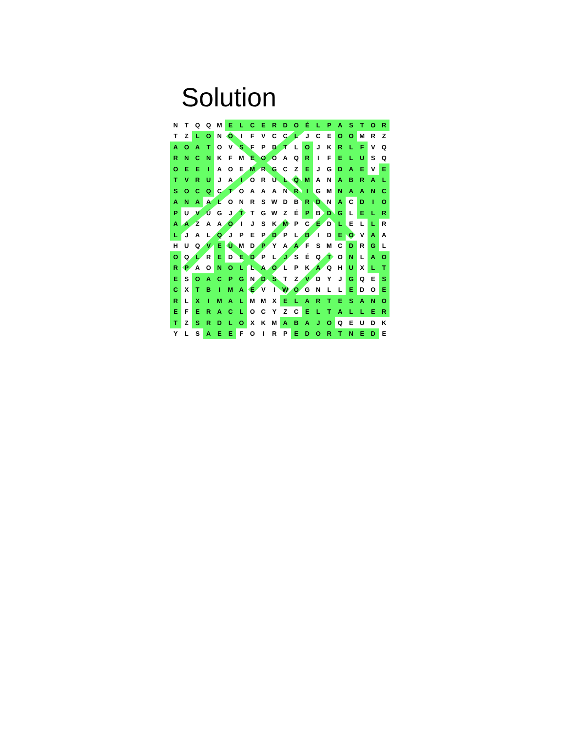Solution
| N | T | Q | Q | M | E | L | C | E | R | D | O | É | L | P | A | S | T | O | R |
| T | Z | L | O | N | O | I | F | V | C | C | L | J | C | E | O | O | M | R | Z |
| A | O | A | T | O | V | S | F | P | B | T | L | O | J | K | R | L | F | V | Q |
| R | N | C | N | K | F | M | E | O | O | A | Q | R | I | F | E | L | U | S | Q |
| O | E | E | I | A | O | E | M | R | G | C | Z | E | J | G | D | A | E | V | E |
| T | V | R | U | J | A | I | O | R | U | L | Q | M | A | N | A | B | R | A | L |
| S | O | C | Q | C | T | O | A | A | A | N | R | I | G | M | N | A | A | N | C |
| A | N | A | A | L | O | N | R | S | W | D | B | R | D | N | A | C | D | I | O |
| P | U | V | Ú | G | J | T | T | G | W | Z | É | P | B | D | G | L | E | L | R |
| A | A | Z | A | A | O | I | J | S | K | M | P | C | E | D | L | E | L | L | R |
| L | J | A | L | Q | J | P | E | P | D | P | L | B | I | D | E | O | V | A | A |
| H | U | Q | V | E | U | M | D | P | Y | A | A | F | S | M | C | D | R | G | L |
| O | Q | L | R | E | D | E | D | P | L | J | S | É | Q | T | O | N | L | A | O |
| R | P | A | O | N | O | L | L | A | O | L | P | K | A | Q | H | U | X | L | T |
| E | S | O | A | C | P | G | N | D | S | T | Z | V | D | Y | J | G | Q | E | S |
| C | X | T | B | I | M | A | E | V | I | W | O | G | N | L | L | E | D | O | E |
| R | L | X | I | M | A | L | M | M | X | E | L | A | R | T | E | S | A | N | O |
| E | F | E | R | A | C | L | O | C | Y | Z | C | E | L | T | A | L | L | E | R |
| T | Z | S | R | D | L | O | X | K | M | A | B | A | J | O | Q | E | U | D | K |
| Y | L | S | A | E | E | F | O | I | R | P | E | D | O | R | T | N | E | D | E |